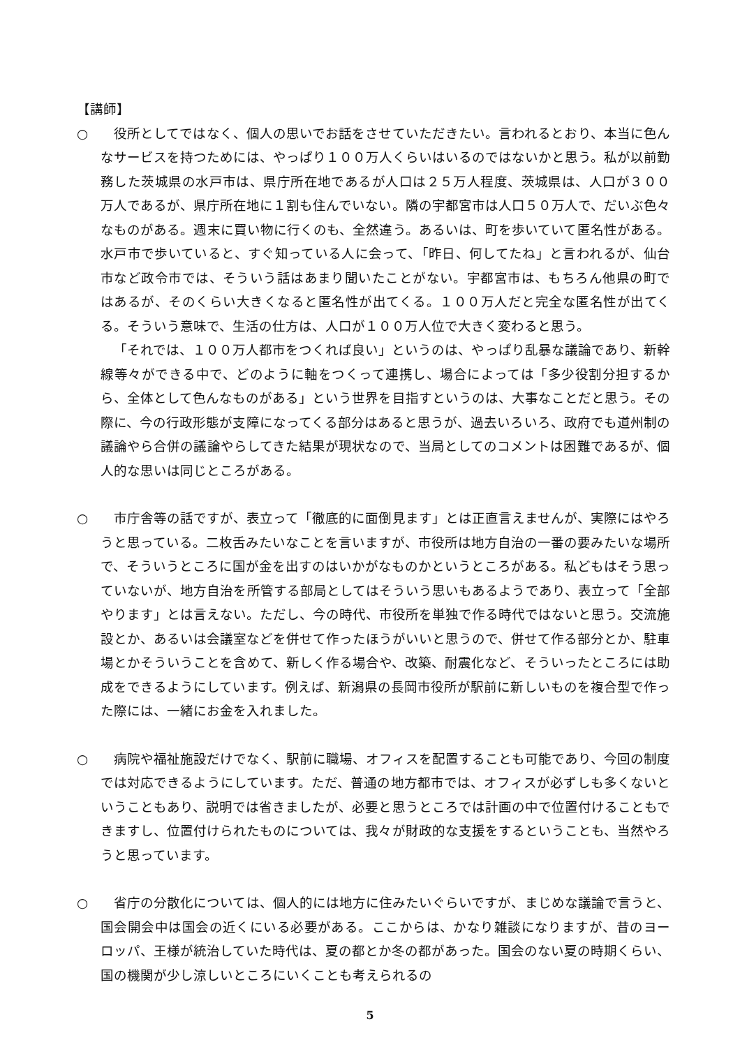【講師】
○ 　役所としてではなく、個人の思いでお話をさせていただきたい。言われるとおり、本当に色んなサービスを持つためには、やっぱり１００万人くらいはいるのではないかと思う。私が以前勤務した茨城県の水戸市は、県庁所在地であるが人口は２５万人程度、茨城県は、人口が３００万人であるが、県庁所在地に１割も住んでいない。隣の宇都宮市は人口５０万人で、だいぶ色々なものがある。週末に買い物に行くのも、全然違う。あるいは、町を歩いていて匿名性がある。水戸市で歩いていると、すぐ知っている人に会って、「昨日、何してたね」と言われるが、仙台市など政令市では、そういう話はあまり聞いたことがない。宇都宮市は、もちろん他県の町ではあるが、そのくらい大きくなると匿名性が出てくる。１００万人だと完全な匿名性が出てくる。そういう意味で、生活の仕方は、人口が１００万人位で大きく変わると思う。
「それでは、１００万人都市をつくれば良い」というのは、やっぱり乱暴な議論であり、新幹線等々ができる中で、どのように軸をつくって連携し、場合によっては「多少役割分担するから、全体として色んなものがある」という世界を目指すというのは、大事なことだと思う。その際に、今の行政形態が支障になってくる部分はあると思うが、過去いろいろ、政府でも道州制の議論やら合併の議論やらしてきた結果が現状なので、当局としてのコメントは困難であるが、個人的な思いは同じところがある。
○ 　市庁舎等の話ですが、表立って「徹底的に面倒見ます」とは正直言えませんが、実際にはやろうと思っている。二枚舌みたいなことを言いますが、市役所は地方自治の一番の要みたいな場所で、そういうところに国が金を出すのはいかがなものかというところがある。私どもはそう思っていないが、地方自治を所管する部局としてはそういう思いもあるようであり、表立って「全部やります」とは言えない。ただし、今の時代、市役所を単独で作る時代ではないと思う。交流施設とか、あるいは会議室などを併せて作ったほうがいいと思うので、併せて作る部分とか、駐車場とかそういうことを含めて、新しく作る場合や、改築、耐震化など、そういったところには助成をできるようにしています。例えば、新潟県の長岡市役所が駅前に新しいものを複合型で作った際には、一緒にお金を入れました。
○ 　病院や福祉施設だけでなく、駅前に職場、オフィスを配置することも可能であり、今回の制度では対応できるようにしています。ただ、普通の地方都市では、オフィスが必ずしも多くないということもあり、説明では省きましたが、必要と思うところでは計画の中で位置付けることもできますし、位置付けられたものについては、我々が財政的な支援をするということも、当然やろうと思っています。
○ 　省庁の分散化については、個人的には地方に住みたいぐらいですが、まじめな議論で言うと、国会開会中は国会の近くにいる必要がある。ここからは、かなり雑談になりますが、昔のヨーロッパ、王様が統治していた時代は、夏の都とか冬の都があった。国会のない夏の時期くらい、国の機関が少し涼しいところにいくことも考えられるの
5